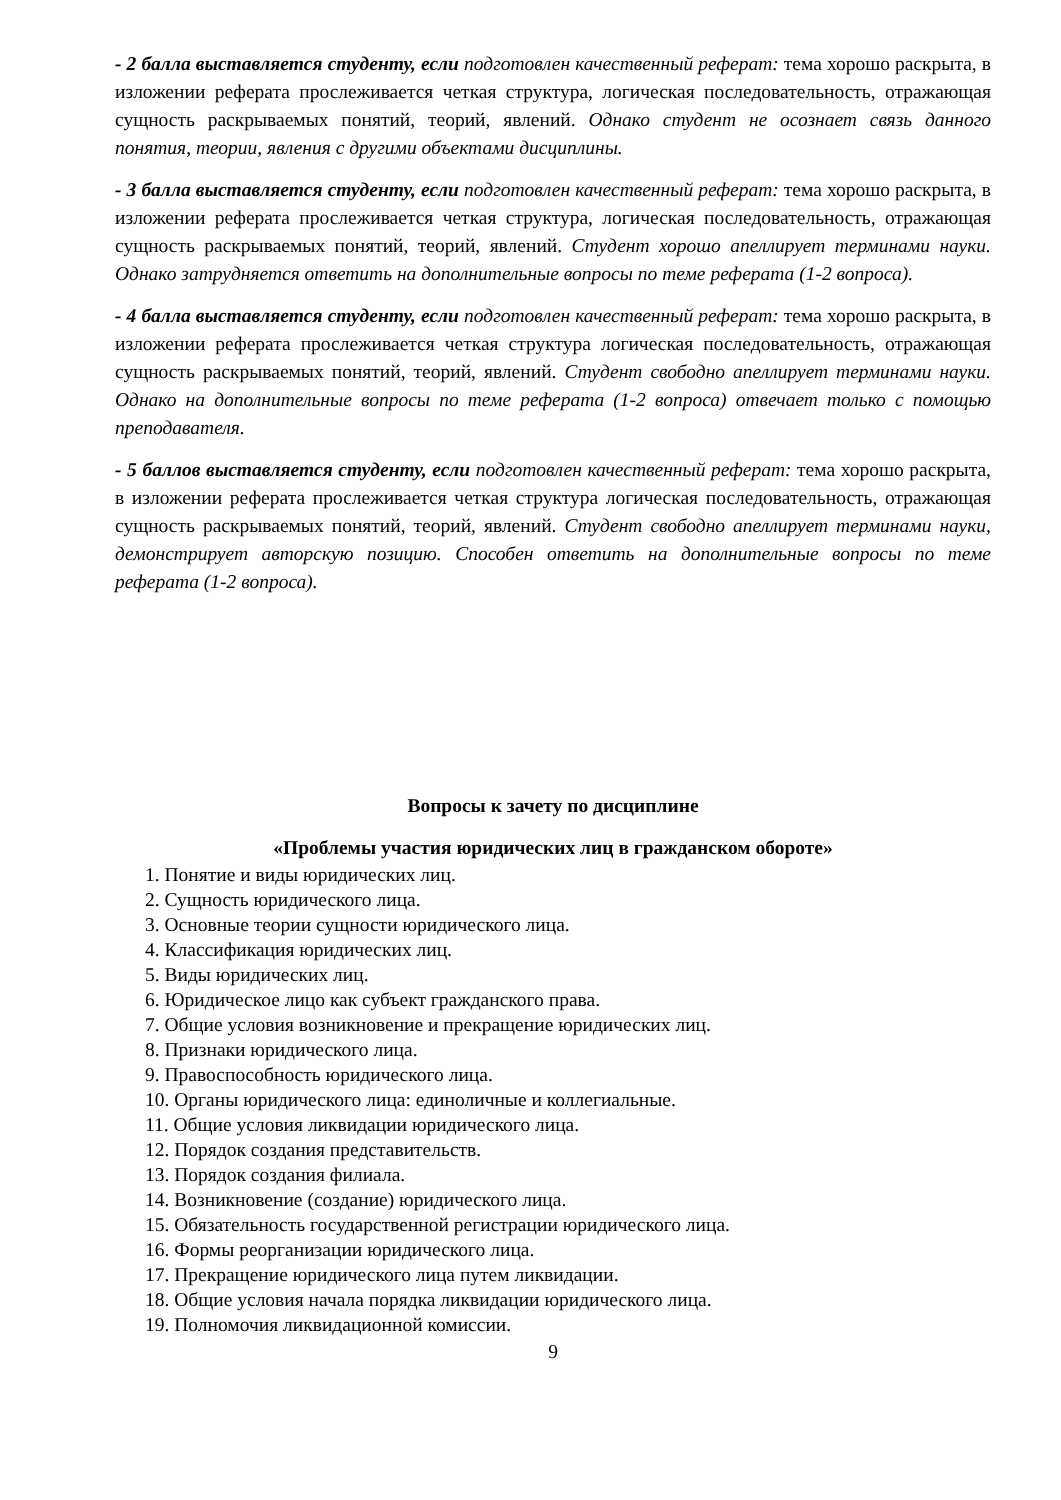- 2 балла выставляется студенту, если подготовлен качественный реферат: тема хорошо раскрыта, в изложении реферата прослеживается четкая структура, логическая последовательность, отражающая сущность раскрываемых понятий, теорий, явлений. Однако студент не осознает связь данного понятия, теории, явления с другими объектами дисциплины.
- 3 балла выставляется студенту, если подготовлен качественный реферат: тема хорошо раскрыта, в изложении реферата прослеживается четкая структура, логическая последовательность, отражающая сущность раскрываемых понятий, теорий, явлений. Студент хорошо апеллирует терминами науки. Однако затрудняется ответить на дополнительные вопросы по теме реферата (1-2 вопроса).
- 4 балла выставляется студенту, если подготовлен качественный реферат: тема хорошо раскрыта, в изложении реферата прослеживается четкая структура логическая последовательность, отражающая сущность раскрываемых понятий, теорий, явлений. Студент свободно апеллирует терминами науки. Однако на дополнительные вопросы по теме реферата (1-2 вопроса) отвечает только с помощью преподавателя.
- 5 баллов выставляется студенту, если подготовлен качественный реферат: тема хорошо раскрыта, в изложении реферата прослеживается четкая структура логическая последовательность, отражающая сущность раскрываемых понятий, теорий, явлений. Студент свободно апеллирует терминами науки, демонстрирует авторскую позицию. Способен ответить на дополнительные вопросы по теме реферата (1-2 вопроса).
Вопросы к зачету по дисциплине
«Проблемы участия юридических лиц в гражданском обороте»
1. Понятие и виды юридических лиц.
2. Сущность юридического лица.
3. Основные теории сущности юридического лица.
4. Классификация юридических лиц.
5. Виды юридических лиц.
6. Юридическое лицо как субъект гражданского права.
7. Общие условия возникновение и прекращение юридических лиц.
8. Признаки юридического лица.
9. Правоспособность юридического лица.
10. Органы юридического лица: единоличные и коллегиальные.
11. Общие условия ликвидации юридического лица.
12. Порядок создания представительств.
13. Порядок создания филиала.
14. Возникновение (создание) юридического лица.
15. Обязательность государственной регистрации юридического лица.
16. Формы реорганизации юридического лица.
17. Прекращение юридического лица путем ликвидации.
18. Общие условия начала порядка ликвидации юридического лица.
19. Полномочия ликвидационной комиссии.
9